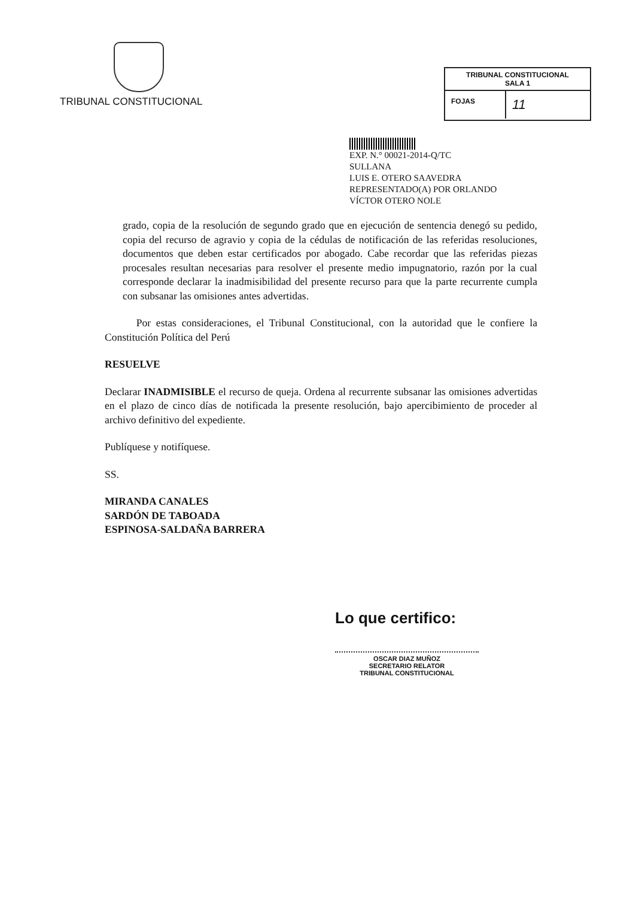TRIBUNAL CONSTITUCIONAL
TRIBUNAL CONSTITUCIONAL
SALA 1
FOJAS
11
EXP. N.° 00021-2014-Q/TC
SULLANA
LUIS E. OTERO SAAVEDRA
REPRESENTADO(A) POR ORLANDO
VÍCTOR OTERO NOLE
grado, copia de la resolución de segundo grado que en ejecución de sentencia denegó su pedido, copia del recurso de agravio y copia de la cédulas de notificación de las referidas resoluciones, documentos que deben estar certificados por abogado. Cabe recordar que las referidas piezas procesales resultan necesarias para resolver el presente medio impugnatorio, razón por la cual corresponde declarar la inadmisibilidad del presente recurso para que la parte recurrente cumpla con subsanar las omisiones antes advertidas.
Por estas consideraciones, el Tribunal Constitucional, con la autoridad que le confiere la Constitución Política del Perú
RESUELVE
Declarar INADMISIBLE el recurso de queja. Ordena al recurrente subsanar las omisiones advertidas en el plazo de cinco días de notificada la presente resolución, bajo apercibimiento de proceder al archivo definitivo del expediente.
Publíquese y notifíquese.
SS.
MIRANDA CANALES
SARDÓN DE TABOADA
ESPINOSA-SALDAÑA BARRERA
Lo que certifico:
OSCAR DIAZ MUÑOZ
SECRETARIO RELATOR
TRIBUNAL CONSTITUCIONAL